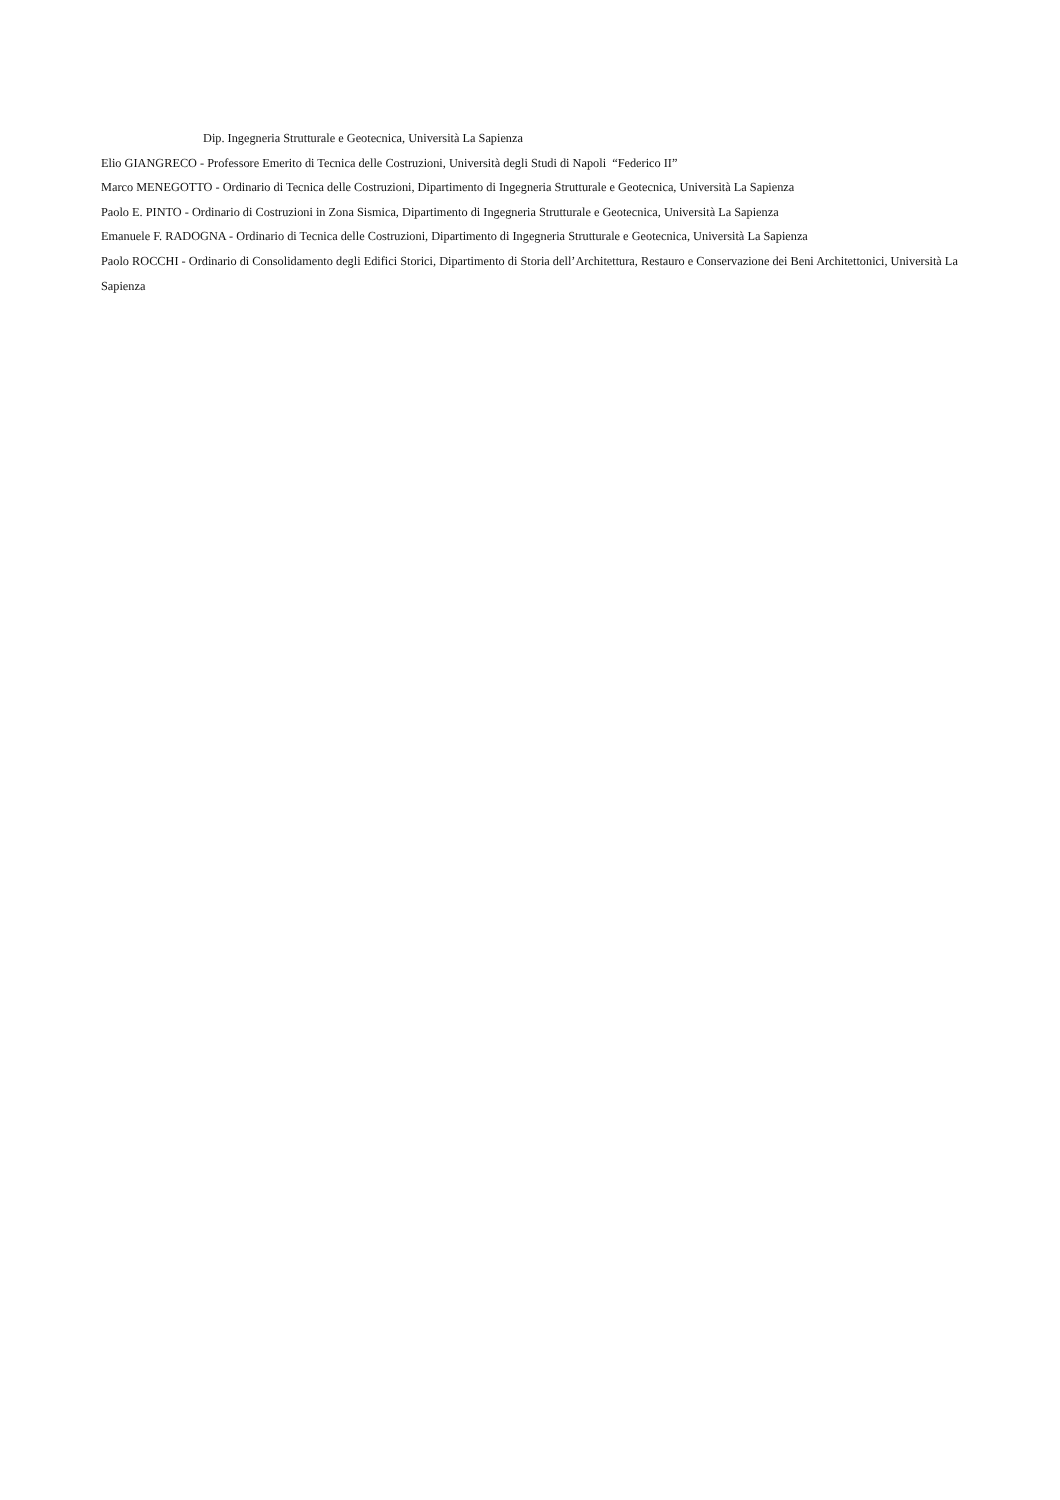Dip. Ingegneria Strutturale e Geotecnica, Università La Sapienza
Elio GIANGRECO - Professore Emerito di Tecnica delle Costruzioni, Università degli Studi di Napoli “Federico II”
Marco MENEGOTTO - Ordinario di Tecnica delle Costruzioni, Dipartimento di Ingegneria Strutturale e Geotecnica, Università La Sapienza
Paolo E. PINTO - Ordinario di Costruzioni in Zona Sismica, Dipartimento di Ingegneria Strutturale e Geotecnica, Università La Sapienza
Emanuele F. RADOGNA - Ordinario di Tecnica delle Costruzioni, Dipartimento di Ingegneria Strutturale e Geotecnica, Università La Sapienza
Paolo ROCCHI - Ordinario di Consolidamento degli Edifici Storici, Dipartimento di Storia dell’Architettura, Restauro e Conservazione dei Beni Architettonici, Università La Sapienza